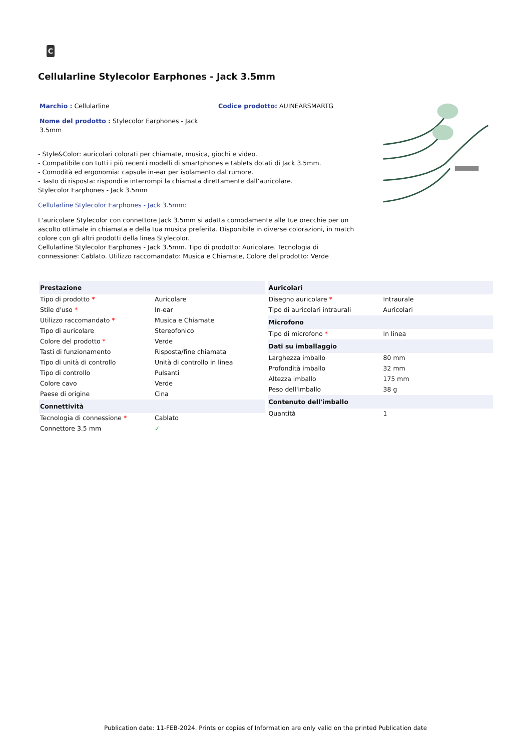C
Cellularline Stylecolor Earphones - Jack 3.5mm
Marchio : Cellularline Codice prodotto: AUINEARSMARTG
Nome del prodotto : Stylecolor Earphones - Jack 3.5mm
- Style&Color: auricolari colorati per chiamate, musica, giochi e video.
- Compatibile con tutti i più recenti modelli di smartphones e tablets dotati di Jack 3.5mm.
- Comodità ed ergonomia: capsule in-ear per isolamento dal rumore.
- Tasto di risposta: rispondi e interrompi la chiamata direttamente dall’auricolare.
Stylecolor Earphones - Jack 3.5mm
Cellularline Stylecolor Earphones - Jack 3.5mm:
L'auricolare Stylecolor con connettore Jack 3.5mm si adatta comodamente alle tue orecchie per un ascolto ottimale in chiamata e della tua musica preferita. Disponibile in diverse colorazioni, in match colore con gli altri prodotti della linea Stylecolor.
Cellularline Stylecolor Earphones - Jack 3.5mm. Tipo di prodotto: Auricolare. Tecnologia di connessione: Cablato. Utilizzo raccomandato: Musica e Chiamate, Colore del prodotto: Verde
| Prestazione | |
| Tipo di prodotto * | Auricolare |
| Stile d'uso * | In-ear |
| Utilizzo raccomandato * | Musica e Chiamate |
| Tipo di auricolare | Stereofonico |
| Colore del prodotto * | Verde |
| Tasti di funzionamento | Risposta/fine chiamata |
| Tipo di unità di controllo | Unità di controllo in linea |
| Tipo di controllo | Pulsanti |
| Colore cavo | Verde |
| Paese di origine | Cina |
| Connettività | |
| Tecnologia di connessione * | Cablato |
| Connettore 3.5 mm | ✓ |
| Auricolari | |
| Disegno auricolare * | Intraurale |
| Tipo di auricolari intraurali | Auricolari |
| Microfono | |
| Tipo di microfono * | In linea |
| Dati su imballaggio | |
| Larghezza imballo | 80 mm |
| Profondità imballo | 32 mm |
| Altezza imballo | 175 mm |
| Peso dell'imballo | 38 g |
| Contenuto dell'imballo | |
| Quantità | 1 |
Publication date: 11-FEB-2024. Prints or copies of Information are only valid on the printed Publication date